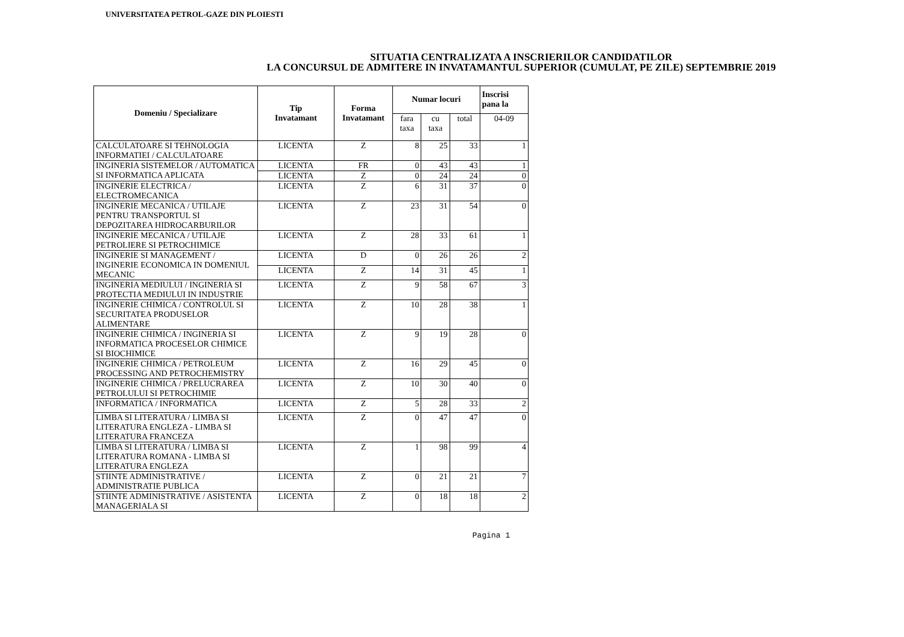UNIVERSITATEA PETROL-GAZE DIN PLOIESTI
SITUATIA CENTRALIZATA A INSCRIERILOR CANDIDATILOR
LA CONCURSUL DE ADMITERE IN INVATAMANTUL SUPERIOR (CUMULAT, PE ZILE) SEPTEMBRIE 2019
| Domeniu / Specializare | Tip Invatamant | Forma Invatamant | Numar locuri | | | Inscrisi pana la |
| --- | --- | --- | --- | --- | --- | --- |
| | | | fara taxa | cu taxa | total | 04-09 |
| CALCULATOARE SI TEHNOLOGIA INFORMATIEI / CALCULATOARE | LICENTA | Z | 8 | 25 | 33 | 1 |
| INGINERIA SISTEMELOR / AUTOMATICA SI INFORMATICA APLICATA | LICENTA | FR | 0 | 43 | 43 | 1 |
| | LICENTA | Z | 0 | 24 | 24 | 0 |
| INGINERIE ELECTRICA / ELECTROMECANICA | LICENTA | Z | 6 | 31 | 37 | 0 |
| INGINERIE MECANICA / UTILAJE PENTRU TRANSPORTUL SI DEPOZITAREA HIDROCARBURILOR | LICENTA | Z | 23 | 31 | 54 | 0 |
| INGINERIE MECANICA / UTILAJE PETROLIERE SI PETROCHIMICE | LICENTA | Z | 28 | 33 | 61 | 1 |
| INGINERIE SI MANAGEMENT / INGINERIE ECONOMICA IN DOMENIUL MECANIC | LICENTA | D | 0 | 26 | 26 | 2 |
| | LICENTA | Z | 14 | 31 | 45 | 1 |
| INGINERIA MEDIULUI / INGINERIA SI PROTECTIA MEDIULUI IN INDUSTRIE | LICENTA | Z | 9 | 58 | 67 | 3 |
| INGINERIE CHIMICA / CONTROLUL SI SECURITATEA PRODUSELOR ALIMENTARE | LICENTA | Z | 10 | 28 | 38 | 1 |
| INGINERIE CHIMICA / INGINERIA SI INFORMATICA PROCESELOR CHIMICE SI BIOCHIMICE | LICENTA | Z | 9 | 19 | 28 | 0 |
| INGINERIE CHIMICA / PETROLEUM PROCESSING AND PETROCHEMISTRY | LICENTA | Z | 16 | 29 | 45 | 0 |
| INGINERIE CHIMICA / PRELUCRAREA PETROLULUI SI PETROCHIMIE | LICENTA | Z | 10 | 30 | 40 | 0 |
| INFORMATICA / INFORMATICA | LICENTA | Z | 5 | 28 | 33 | 2 |
| LIMBA SI LITERATURA / LIMBA SI LITERATURA ENGLEZA - LIMBA SI LITERATURA FRANCEZA | LICENTA | Z | 0 | 47 | 47 | 0 |
| LIMBA SI LITERATURA / LIMBA SI LITERATURA ROMANA - LIMBA SI LITERATURA ENGLEZA | LICENTA | Z | 1 | 98 | 99 | 4 |
| STIINTE ADMINISTRATIVE / ADMINISTRATIE PUBLICA | LICENTA | Z | 0 | 21 | 21 | 7 |
| STIINTE ADMINISTRATIVE / ASISTENTA MANAGERIALA SI | LICENTA | Z | 0 | 18 | 18 | 2 |
Pagina 1